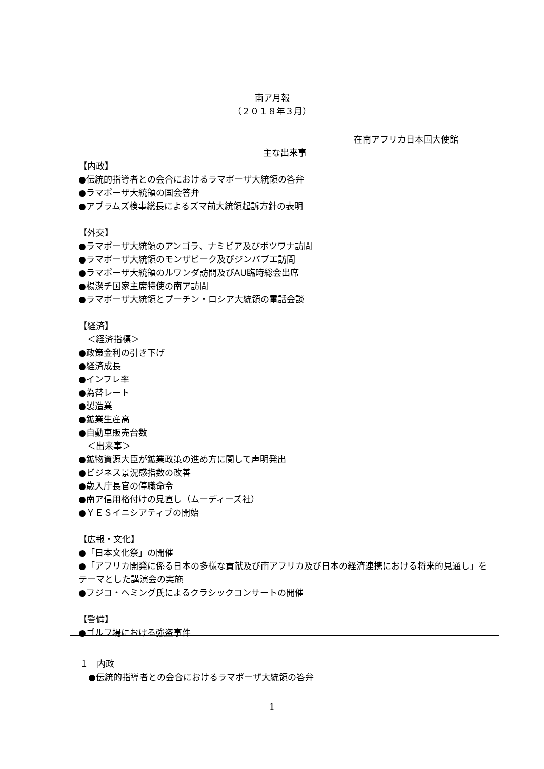南ア月報
（２０１８年３月）
在南アフリカ日本国大使館
主な出来事
【内政】
●伝統的指導者との会合におけるラマポーザ大統領の答弁
●ラマポーザ大統領の国会答弁
●アブラムズ検事総長によるズマ前大統領起訴方針の表明
【外交】
●ラマポーザ大統領のアンゴラ、ナミビア及びボツワナ訪問
●ラマポーザ大統領のモンザビーク及びジンバブエ訪問
●ラマポーザ大統領のルワンダ訪問及びAU臨時総会出席
●楊潔チ国家主席特使の南ア訪問
●ラマポーザ大統領とプーチン・ロシア大統領の電話会談
【経済】
　＜経済指標＞
●政策金利の引き下げ
●経済成長
●インフレ率
●為替レート
●製造業
●鉱業生産高
●自動車販売台数
　＜出来事＞
●鉱物資源大臣が鉱業政策の進め方に関して声明発出
●ビジネス景況感指数の改善
●歳入庁長官の停職命令
●南ア信用格付けの見直し（ムーディーズ社）
●ＹＥＳイニシアティブの開始
【広報・文化】
●「日本文化祭」の開催
●「アフリカ開発に係る日本の多様な貢献及び南アフリカ及び日本の経済連携における将来的見通し」をテーマとした講演会の実施
●フジコ・ヘミング氏によるクラシックコンサートの開催
【警備】
●ゴルフ場における強盗事件
１　内政
　●伝統的指導者との会合におけるラマポーザ大統領の答弁
1